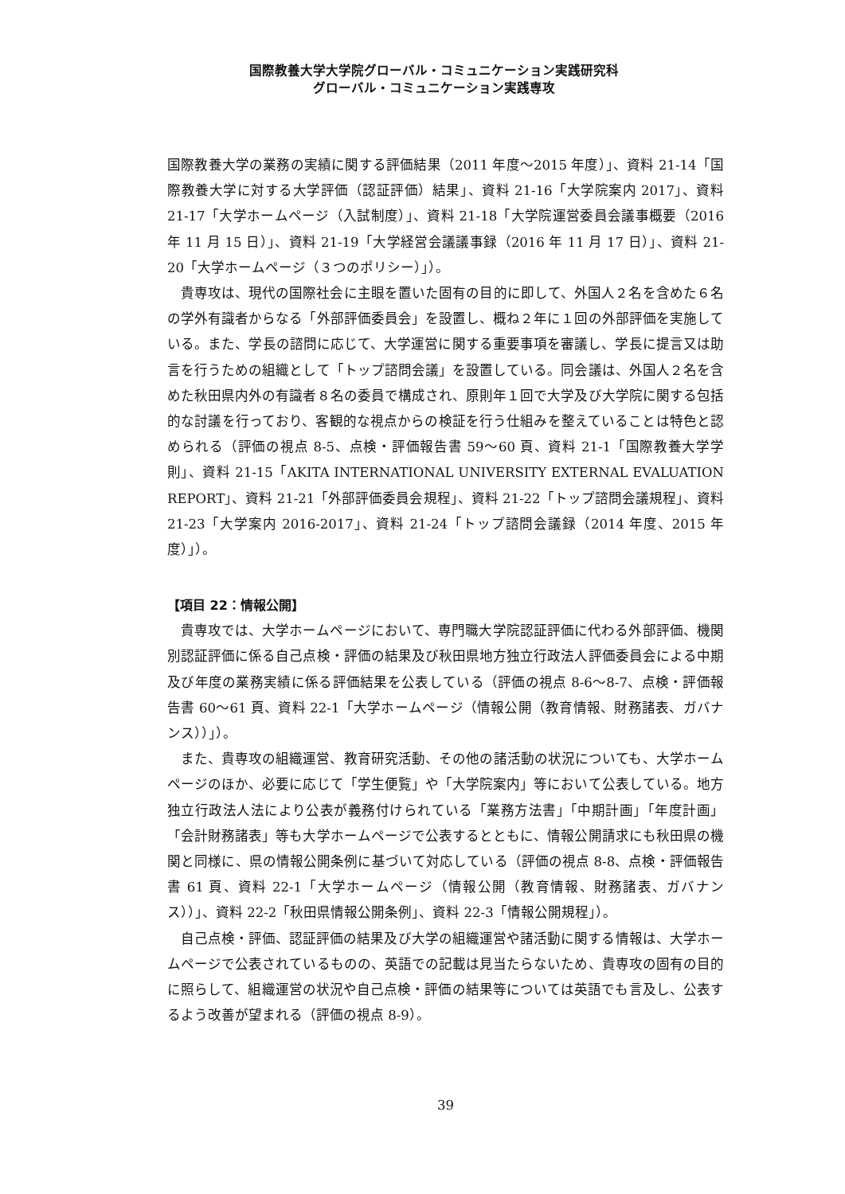国際教養大学大学院グローバル・コミュニケーション実践研究科
グローバル・コミュニケーション実践専攻
国際教養大学の業務の実績に関する評価結果（2011 年度～2015 年度）」、資料 21-14「国際教養大学に対する大学評価（認証評価）結果」、資料 21-16「大学院案内 2017」、資料 21-17「大学ホームページ（入試制度）」、資料 21-18「大学院運営委員会議事概要（2016 年 11 月 15 日）」、資料 21-19「大学経営会議議事録（2016 年 11 月 17 日）」、資料 21-20「大学ホームページ（３つのポリシー）」）。
貴専攻は、現代の国際社会に主眼を置いた固有の目的に即して、外国人２名を含めた６名の学外有識者からなる「外部評価委員会」を設置し、概ね２年に１回の外部評価を実施している。また、学長の諮問に応じて、大学運営に関する重要事項を審議し、学長に提言又は助言を行うための組織として「トップ諮問会議」を設置している。同会議は、外国人２名を含めた秋田県内外の有識者８名の委員で構成され、原則年１回で大学及び大学院に関する包括的な討議を行っており、客観的な視点からの検証を行う仕組みを整えていることは特色と認められる（評価の視点 8-5、点検・評価報告書 59～60 頁、資料 21-1「国際教養大学学則」、資料 21-15「AKITA INTERNATIONAL UNIVERSITY EXTERNAL EVALUATION REPORT」、資料 21-21「外部評価委員会規程」、資料 21-22「トップ諮問会議規程」、資料 21-23「大学案内 2016-2017」、資料 21-24「トップ諮問会議録（2014 年度、2015 年度）」）。
【項目 22：情報公開】
貴専攻では、大学ホームページにおいて、専門職大学院認証評価に代わる外部評価、機関別認証評価に係る自己点検・評価の結果及び秋田県地方独立行政法人評価委員会による中期及び年度の業務実績に係る評価結果を公表している（評価の視点 8-6～8-7、点検・評価報告書 60～61 頁、資料 22-1「大学ホームページ（情報公開（教育情報、財務諸表、ガバナンス））」）。
また、貴専攻の組織運営、教育研究活動、その他の諸活動の状況についても、大学ホームページのほか、必要に応じて「学生便覧」や「大学院案内」等において公表している。地方独立行政法人法により公表が義務付けられている「業務方法書」「中期計画」「年度計画」「会計財務諸表」等も大学ホームページで公表するとともに、情報公開請求にも秋田県の機関と同様に、県の情報公開条例に基づいて対応している（評価の視点 8-8、点検・評価報告書 61 頁、資料 22-1「大学ホームページ（情報公開（教育情報、財務諸表、ガバナンス））」、資料 22-2「秋田県情報公開条例」、資料 22-3「情報公開規程」）。
自己点検・評価、認証評価の結果及び大学の組織運営や諸活動に関する情報は、大学ホームページで公表されているものの、英語での記載は見当たらないため、貴専攻の固有の目的に照らして、組織運営の状況や自己点検・評価の結果等については英語でも言及し、公表するよう改善が望まれる（評価の視点 8-9）。
39